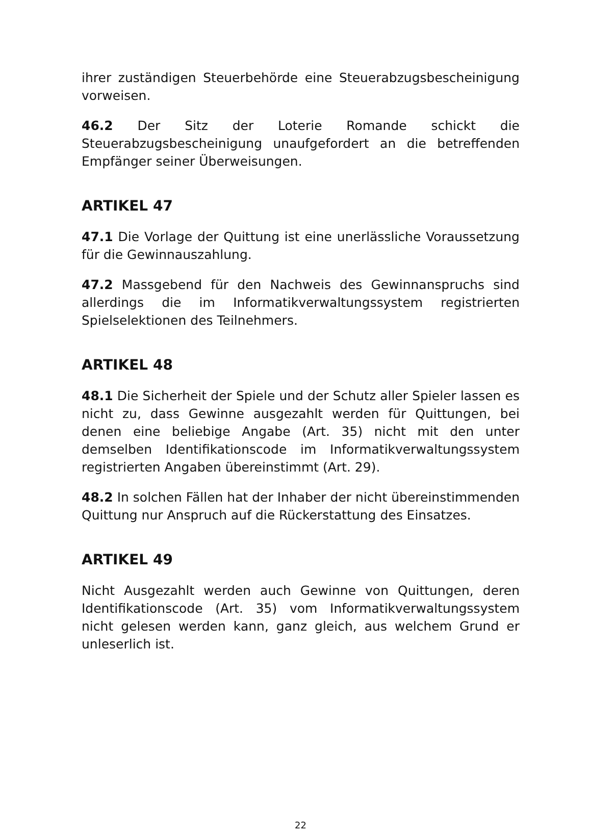ihrer zuständigen Steuerbehörde eine Steuerabzugsbescheinigung vorweisen.
46.2 Der Sitz der Loterie Romande schickt die Steuerabzugsbescheinigung unaufgefordert an die betreffenden Empfänger seiner Überweisungen.
ARTIKEL 47
47.1 Die Vorlage der Quittung ist eine unerlässliche Voraussetzung für die Gewinnauszahlung.
47.2 Massgebend für den Nachweis des Gewinnanspruchs sind allerdings die im Informatikverwaltungssystem registrierten Spielselektionen des Teilnehmers.
ARTIKEL 48
48.1 Die Sicherheit der Spiele und der Schutz aller Spieler lassen es nicht zu, dass Gewinne ausgezahlt werden für Quittungen, bei denen eine beliebige Angabe (Art. 35) nicht mit den unter demselben Identifikationscode im Informatikverwaltungssystem registrierten Angaben übereinstimmt (Art. 29).
48.2 In solchen Fällen hat der Inhaber der nicht übereinstimmenden Quittung nur Anspruch auf die Rückerstattung des Einsatzes.
ARTIKEL 49
Nicht Ausgezahlt werden auch Gewinne von Quittungen, deren Identifikationscode (Art. 35) vom Informatikverwaltungssystem nicht gelesen werden kann, ganz gleich, aus welchem Grund er unleserlich ist.
22